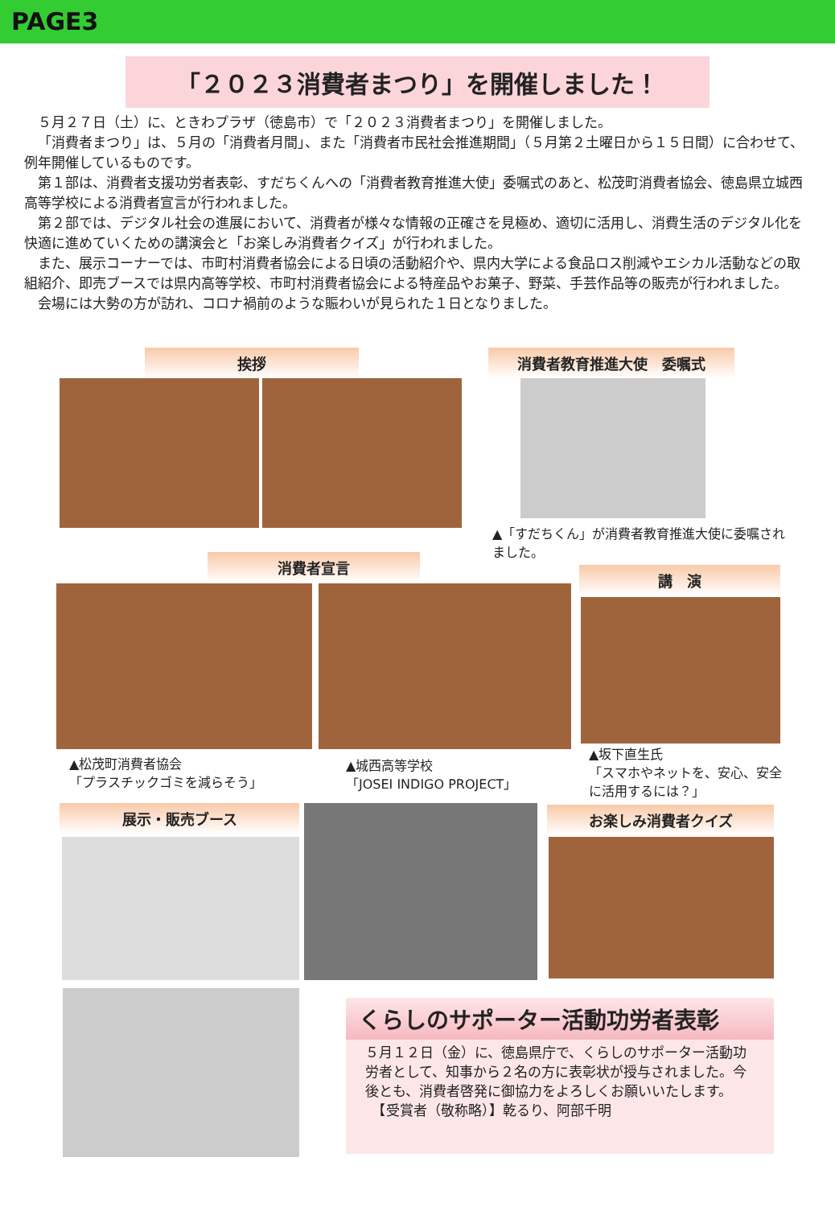PAGE3
「２０２３消費者まつり」を開催しました！
５月２７日（土）に、ときわプラザ（徳島市）で「２０２３消費者まつり」を開催しました。
「消費者まつり」は、５月の「消費者月間」、また「消費者市民社会推進期間」（５月第２土曜日から１５日間）に合わせて、例年開催しているものです。
第１部は、消費者支援功労者表彰、すだちくんへの「消費者教育推進大使」委嘱式のあと、松茂町消費者協会、徳島県立城西高等学校による消費者宣言が行われました。
第２部では、デジタル社会の進展において、消費者が様々な情報の正確さを見極め、適切に活用し、消費生活のデジタル化を快適に進めていくための講演会と「お楽しみ消費者クイズ」が行われました。
また、展示コーナーでは、市町村消費者協会による日頃の活動紹介や、県内大学による食品ロス削減やエシカル活動などの取組紹介、即売ブースでは県内高等学校、市町村消費者協会による特産品やお菓子、野菜、手芸作品等の販売が行われました。
会場には大勢の方が訪れ、コロナ禍前のような賑わいが見られた１日となりました。
挨拶 消費者教育推進大使　委嘱式
▲「すだちくん」が消費者教育推進大使に委嘱されました。
消費者宣言
講　演
▲松茂町消費者協会
「プラスチックゴミを減らそう」
▲城西高等学校
「JOSEI INDIGO PROJECT」
▲坂下直生氏
「スマホやネットを、安心、安全に活用するには？」
展示・販売ブース お楽しみ消費者クイズ
くらしのサポーター活動功労者表彰
５月１２日（金）に、徳島県庁で、くらしのサポーター活動功労者として、知事から２名の方に表彰状が授与されました。今後とも、消費者啓発に御協力をよろしくお願いいたします。
　【受賞者（敬称略）】乾るり、阿部千明